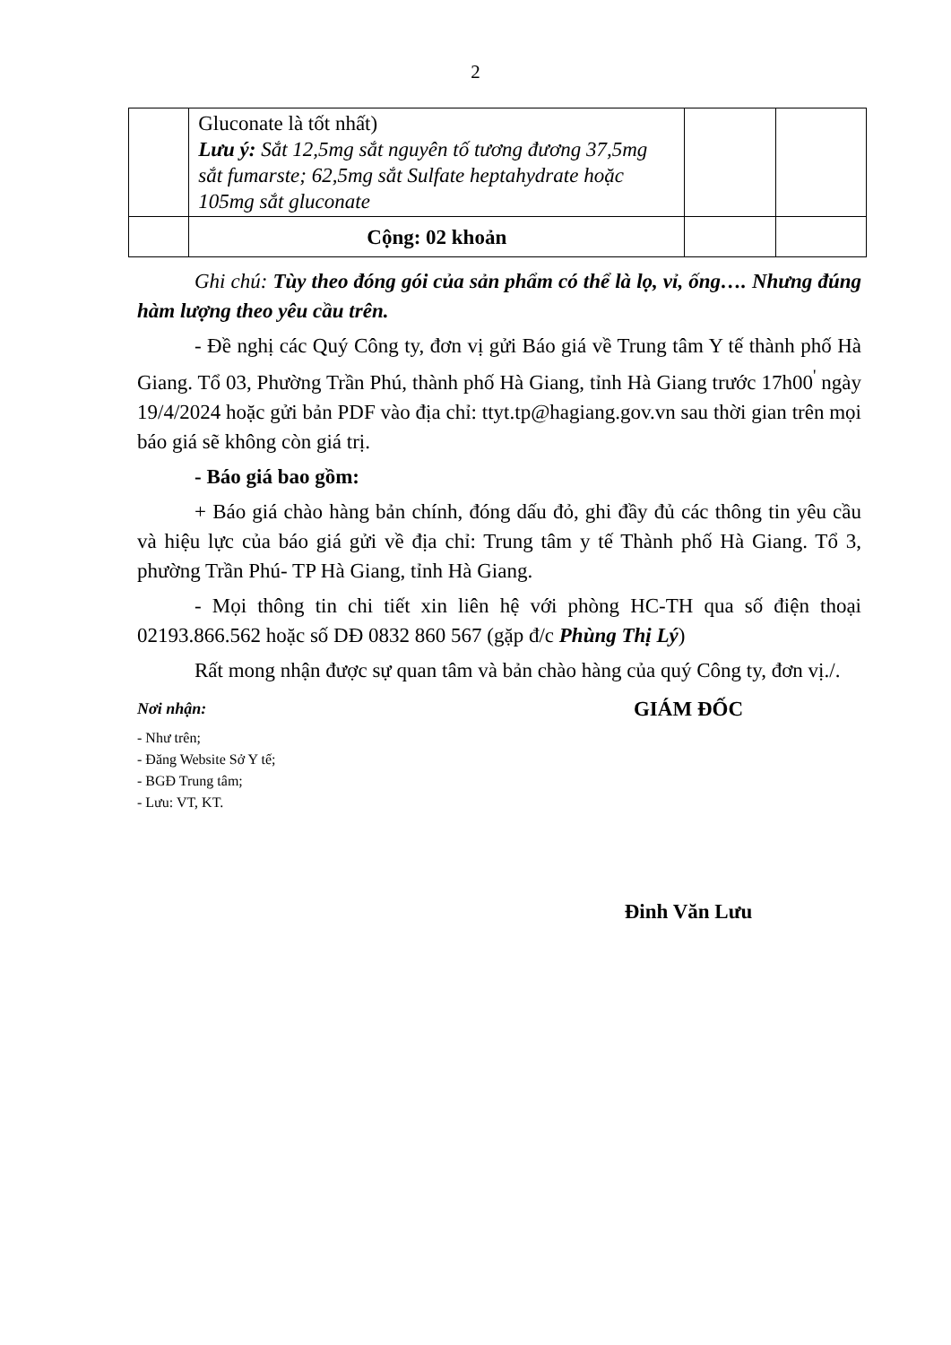2
| | Gluconate là tốt nhất) Lưu ý: Sắt 12,5mg sắt nguyên tố tương đương 37,5mg sắt fumarste; 62,5mg sắt Sulfate heptahydrate hoặc 105mg sắt gluconate | | |
| | Cộng: 02 khoản | | |
Ghi chú: Tùy theo đóng gói của sản phẩm có thể là lọ, vỉ, ống…. Nhưng đúng hàm lượng theo yêu cầu trên.
- Đề nghị các Quý Công ty, đơn vị gửi Báo giá về Trung tâm Y tế thành phố Hà Giang. Tổ 03, Phường Trần Phú, thành phố Hà Giang, tỉnh Hà Giang trước 17h00<sup>'</sup> ngày 19/4/2024 hoặc gửi bản PDF vào địa chỉ: ttyt.tp@hagiang.gov.vn sau thời gian trên mọi báo giá sẽ không còn giá trị.
- Báo giá bao gồm:
+ Báo giá chào hàng bản chính, đóng dấu đỏ, ghi đầy đủ các thông tin yêu cầu và hiệu lực của báo giá gửi về địa chỉ: Trung tâm y tế Thành phố Hà Giang. Tổ 3, phường Trần Phú- TP Hà Giang, tỉnh Hà Giang.
- Mọi thông tin chi tiết xin liên hệ với phòng HC-TH qua số điện thoại 02193.866.562 hoặc số DĐ 0832 860 567 (gặp đ/c Phùng Thị Lý)
Rất mong nhận được sự quan tâm và bản chào hàng của quý Công ty, đơn vị./.
Nơi nhận:
- Như trên;
- Đăng Website Sở Y tế;
- BGĐ Trung tâm;
- Lưu: VT, KT.
GIÁM ĐỐC
Đinh Văn Lưu